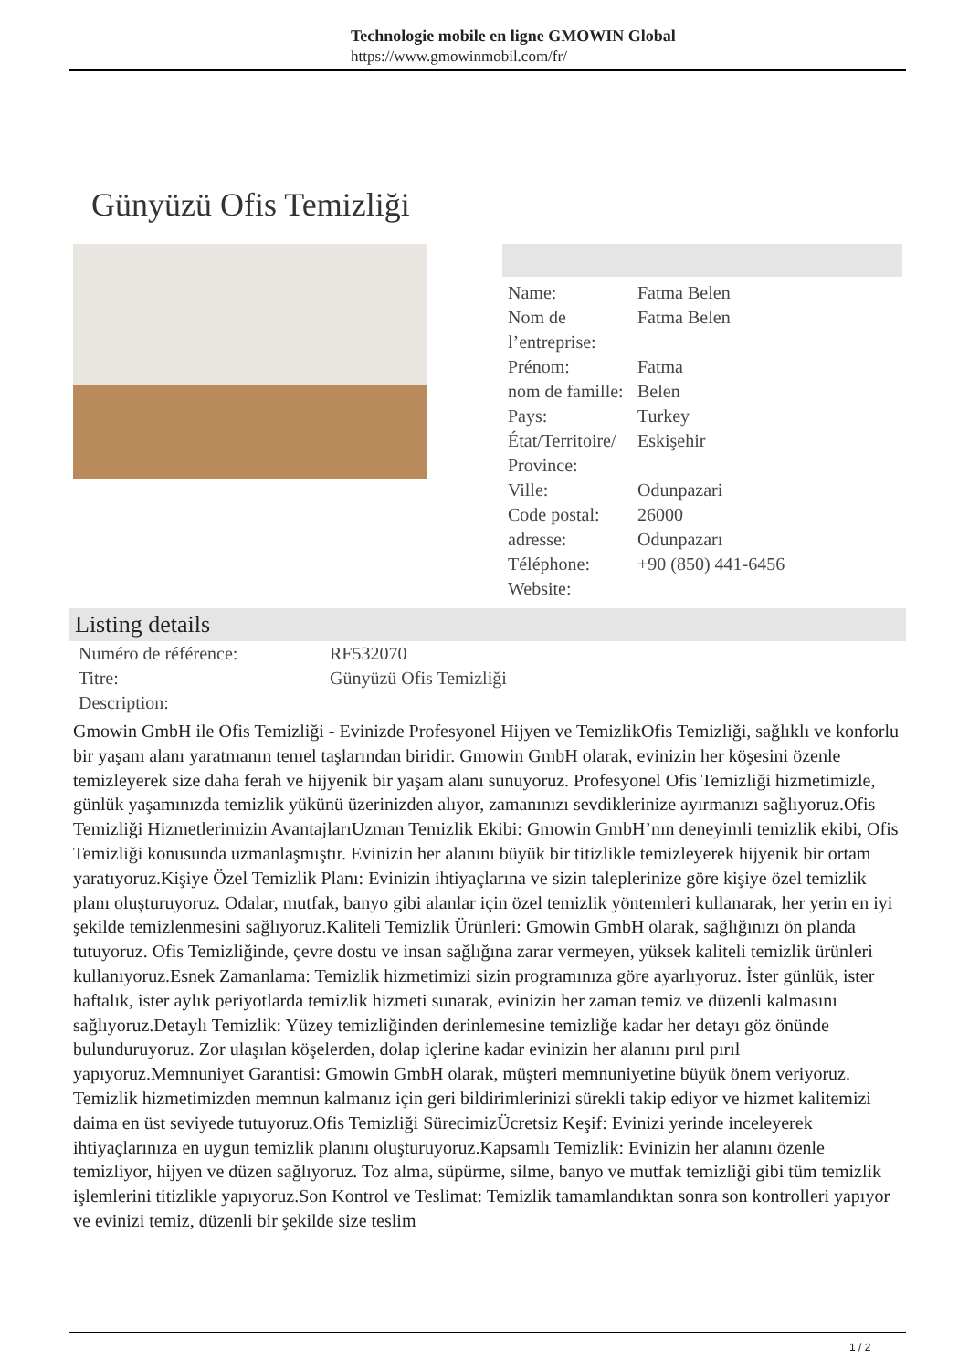Technologie mobile en ligne GMOWIN Global
https://www.gmowinmobil.com/fr/
Günyüzü Ofis Temizliği
| Name: | Fatma Belen |
| Nom de l’entreprise: | Fatma Belen |
| Prénom: | Fatma |
| nom de famille: | Belen |
| Pays: | Turkey |
| État/Territoire/ Province: | Eskişehir |
| Ville: | Odunpazari |
| Code postal: | 26000 |
| adresse: | Odunpazarı |
| Téléphone: | +90 (850) 441-6456 |
| Website: | |
Listing details
| Numéro de référence: | RF532070 |
| Titre: | Günyüzü Ofis Temizliği |
| Description: | |
Gmowin GmbH ile Ofis Temizliği - Evinizde Profesyonel Hijyen ve TemizlikOfis Temizliği, sağlıklı ve konforlu bir yaşam alanı yaratmanın temel taşlarından biridir. Gmowin GmbH olarak, evinizin her köşesini özenle temizleyerek size daha ferah ve hijyenik bir yaşam alanı sunuyoruz. Profesyonel Ofis Temizliği hizmetimizle, günlük yaşamınızda temizlik yükünü üzerinizden alıyor, zamanınızı sevdiklerinize ayırmanızı sağlıyoruz.Ofis Temizliği Hizmetlerimizin AvantajlarıUzman Temizlik Ekibi: Gmowin GmbH’nın deneyimli temizlik ekibi, Ofis Temizliği konusunda uzmanlaşmıştır. Evinizin her alanını büyük bir titizlikle temizleyerek hijyenik bir ortam yaratıyoruz.Kişiye Özel Temizlik Planı: Evinizin ihtiyaçlarına ve sizin taleplerinize göre kişiye özel temizlik planı oluşturuyoruz. Odalar, mutfak, banyo gibi alanlar için özel temizlik yöntemleri kullanarak, her yerin en iyi şekilde temizlenmesini sağlıyoruz.Kaliteli Temizlik Ürünleri: Gmowin GmbH olarak, sağlığınızı ön planda tutuyoruz. Ofis Temizliğinde, çevre dostu ve insan sağlığına zarar vermeyen, yüksek kaliteli temizlik ürünleri kullanıyoruz.Esnek Zamanlama: Temizlik hizmetimizi sizin programınıza göre ayarlıyoruz. İster günlük, ister haftalık, ister aylık periyotlarda temizlik hizmeti sunarak, evinizin her zaman temiz ve düzenli kalmasını sağlıyoruz.Detaylı Temizlik: Yüzey temizliğinden derinlemesine temizliğe kadar her detayı göz önünde bulunduruyoruz. Zor ulaşılan köşelerden, dolap içlerine kadar evinizin her alanını pırıl pırıl yapıyoruz.Memnuniyet Garantisi: Gmowin GmbH olarak, müşteri memnuniyetine büyük önem veriyoruz. Temizlik hizmetimizden memnun kalmanız için geri bildirimlerinizi sürekli takip ediyor ve hizmet kalitemizi daima en üst seviyede tutuyoruz.Ofis Temizliği SürecimizÜcretsiz Keşif: Evinizi yerinde inceleyerek ihtiyaçlarınıza en uygun temizlik planını oluşturuyoruz.Kapsamlı Temizlik: Evinizin her alanını özenle temizliyor, hijyen ve düzen sağlıyoruz. Toz alma, süpürme, silme, banyo ve mutfak temizliği gibi tüm temizlik işlemlerini titizlikle yapıyoruz.Son Kontrol ve Teslimat: Temizlik tamamlandıktan sonra son kontrolleri yapıyor ve evinizi temiz, düzenli bir şekilde size teslim
1 / 2